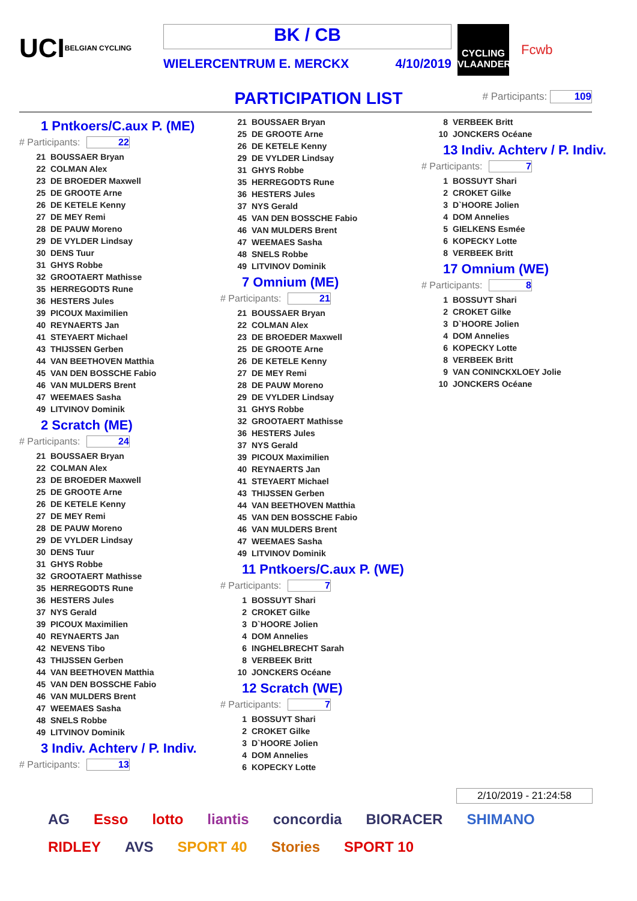UCI BELGIAN CYCLING
BK / CB
WIELERCENTRUM E. MERCKX 4/10/2019
CYCLING VLAANDEREN
Fcwb
PARTICIPATION LIST # Participants: 109
1 Pntkoers/C.aux P. (ME)
# Participants: 22
| 21 | BOUSSAER Bryan |
| 22 | COLMAN Alex |
| 23 | DE BROEDER Maxwell |
| 25 | DE GROOTE Arne |
| 26 | DE KETELE Kenny |
| 27 | DE MEY Remi |
| 28 | DE PAUW Moreno |
| 29 | DE VYLDER Lindsay |
| 30 | DENS Tuur |
| 31 | GHYS Robbe |
| 32 | GROOTAERT Mathisse |
| 35 | HERREGODTS Rune |
| 36 | HESTERS Jules |
| 39 | PICOUX Maximilien |
| 40 | REYNAERTS Jan |
| 41 | STEYAERT Michael |
| 43 | THIJSSEN Gerben |
| 44 | VAN BEETHOVEN Matthia |
| 45 | VAN DEN BOSSCHE Fabio |
| 46 | VAN MULDERS Brent |
| 47 | WEEMAES Sasha |
| 49 | LITVINOV Dominik |
2 Scratch (ME)
# Participants: 24
| 21 | BOUSSAER Bryan |
| 22 | COLMAN Alex |
| 23 | DE BROEDER Maxwell |
| 25 | DE GROOTE Arne |
| 26 | DE KETELE Kenny |
| 27 | DE MEY Remi |
| 28 | DE PAUW Moreno |
| 29 | DE VYLDER Lindsay |
| 30 | DENS Tuur |
| 31 | GHYS Robbe |
| 32 | GROOTAERT Mathisse |
| 35 | HERREGODTS Rune |
| 36 | HESTERS Jules |
| 37 | NYS Gerald |
| 39 | PICOUX Maximilien |
| 40 | REYNAERTS Jan |
| 42 | NEVENS Tibo |
| 43 | THIJSSEN Gerben |
| 44 | VAN BEETHOVEN Matthia |
| 45 | VAN DEN BOSSCHE Fabio |
| 46 | VAN MULDERS Brent |
| 47 | WEEMAES Sasha |
| 48 | SNELS Robbe |
| 49 | LITVINOV Dominik |
3 Indiv. Achterv / P. Indiv.
# Participants: 13
| 21 | BOUSSAER Bryan |
| 25 | DE GROOTE Arne |
| 26 | DE KETELE Kenny |
| 29 | DE VYLDER Lindsay |
| 31 | GHYS Robbe |
| 35 | HERREGODTS Rune |
| 36 | HESTERS Jules |
| 37 | NYS Gerald |
| 45 | VAN DEN BOSSCHE Fabio |
| 46 | VAN MULDERS Brent |
| 47 | WEEMAES Sasha |
| 48 | SNELS Robbe |
| 49 | LITVINOV Dominik |
7 Omnium (ME)
# Participants: 21
| 21 | BOUSSAER Bryan |
| 22 | COLMAN Alex |
| 23 | DE BROEDER Maxwell |
| 25 | DE GROOTE Arne |
| 26 | DE KETELE Kenny |
| 27 | DE MEY Remi |
| 28 | DE PAUW Moreno |
| 29 | DE VYLDER Lindsay |
| 31 | GHYS Robbe |
| 32 | GROOTAERT Mathisse |
| 36 | HESTERS Jules |
| 37 | NYS Gerald |
| 39 | PICOUX Maximilien |
| 40 | REYNAERTS Jan |
| 41 | STEYAERT Michael |
| 43 | THIJSSEN Gerben |
| 44 | VAN BEETHOVEN Matthia |
| 45 | VAN DEN BOSSCHE Fabio |
| 46 | VAN MULDERS Brent |
| 47 | WEEMAES Sasha |
| 49 | LITVINOV Dominik |
11 Pntkoers/C.aux P. (WE)
# Participants: 7
| 1 | BOSSUYT Shari |
| 2 | CROKET Gilke |
| 3 | D`HOORE Jolien |
| 4 | DOM Annelies |
| 6 | INGHELBRECHT Sarah |
| 8 | VERBEEK Britt |
| 10 | JONCKERS Océane |
12 Scratch (WE)
# Participants: 7
| 1 | BOSSUYT Shari |
| 2 | CROKET Gilke |
| 3 | D`HOORE Jolien |
| 4 | DOM Annelies |
| 6 | KOPECKY Lotte |
| 8 | VERBEEK Britt |
| 10 | JONCKERS Océane |
13 Indiv. Achterv / P. Indiv.
# Participants: 7
| 1 | BOSSUYT Shari |
| 2 | CROKET Gilke |
| 3 | D`HOORE Jolien |
| 4 | DOM Annelies |
| 5 | GIELKENS Esmée |
| 6 | KOPECKY Lotte |
| 8 | VERBEEK Britt |
17 Omnium (WE)
# Participants: 8
| 1 | BOSSUYT Shari |
| 2 | CROKET Gilke |
| 3 | D`HOORE Jolien |
| 4 | DOM Annelies |
| 6 | KOPECKY Lotte |
| 8 | VERBEEK Britt |
| 9 | VAN CONINCKXLOEY Jolie |
| 10 | JONCKERS Océane |
2/10/2019 - 21:24:58
AG Esso lotto liantis concordia BIORACER SHIMANO RIDLEY AVS SPORT 40 Stories SPORT 10